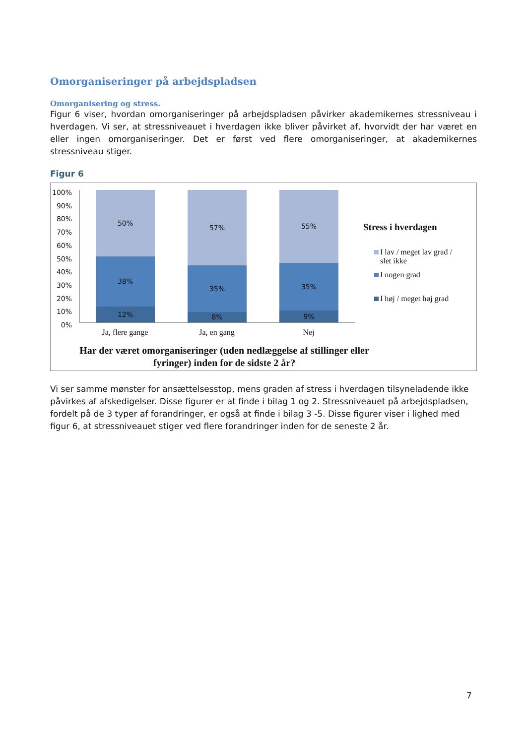Omorganiseringer på arbejdspladsen
Omorganisering og stress.
Figur 6 viser, hvordan omorganiseringer på arbejdspladsen påvirker akademikernes stressniveau i hverdagen. Vi ser, at stressniveauet i hverdagen ikke bliver påvirket af, hvorvidt der har været en eller ingen omorganiseringer. Det er først ved flere omorganiseringer, at akademikernes stressniveau stiger.
Figur 6
100%
90%
80%
70%
60%
50%
40%
30%
20%
10%
0%
50%
38%
12%
57%
35%
8%
55%
35%
9%
Ja, flere gange Ja, en gang Nej
Stress i hverdagen
I lav / meget lav grad /
slet ikke
I nogen grad
I høj / meget høj grad
Har der været omorganiseringer (uden nedlæggelse af stillinger eller fyringer) inden for de sidste 2 år?
Vi ser samme mønster for ansættelsesstop, mens graden af stress i hverdagen tilsyneladende ikke påvirkes af afskedigelser. Disse figurer er at finde i bilag 1 og 2. Stressniveauet på arbejdspladsen, fordelt på de 3 typer af forandringer, er også at finde i bilag 3 -5. Disse figurer viser i lighed med figur 6, at stressniveauet stiger ved flere forandringer inden for de seneste 2 år.
7